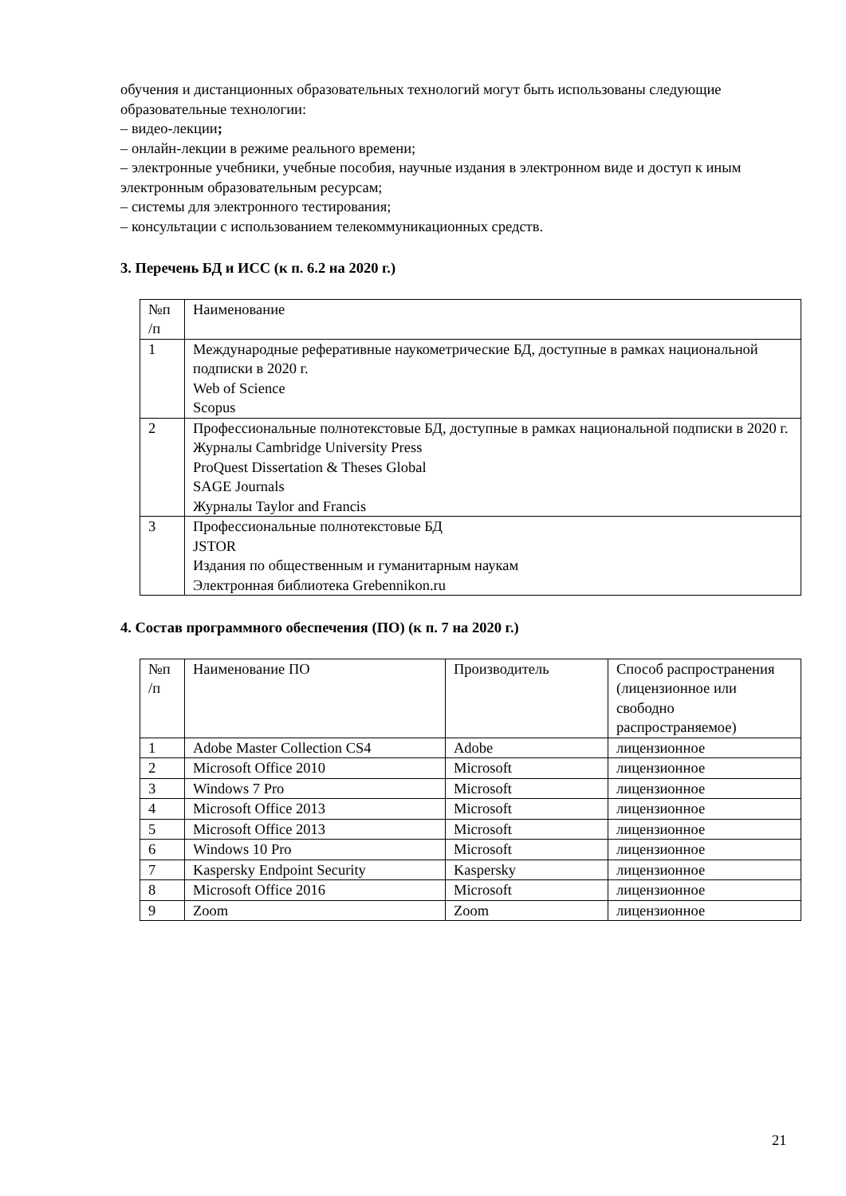обучения и дистанционных образовательных технологий могут быть использованы следующие образовательные технологии:
– видео-лекции;
– онлайн-лекции в режиме реального времени;
– электронные учебники, учебные пособия, научные издания в электронном виде и доступ к иным электронным образовательным ресурсам;
– системы для электронного тестирования;
– консультации с использованием телекоммуникационных средств.
3. Перечень БД и ИСС (к п. 6.2 на 2020 г.)
| №п /п | Наименование |
| 1 | Международные реферативные наукометрические БД, доступные в рамках национальной подписки в 2020 г. Web of Science Scopus |
| 2 | Профессиональные полнотекстовые БД, доступные в рамках национальной подписки в 2020 г. Журналы Cambridge University Press ProQuest Dissertation & Theses Global SAGE Journals Журналы Taylor and Francis |
| 3 | Профессиональные полнотекстовые БД JSTOR Издания по общественным и гуманитарным наукам Электронная библиотека Grebennikon.ru |
4. Состав программного обеспечения (ПО) (к п. 7 на 2020 г.)
| №п /п | Наименование ПО | Производитель | Способ распространения (лицензионное или свободно распространяемое) |
| 1 | Adobe Master Collection CS4 | Adobe | лицензионное |
| 2 | Microsoft Office 2010 | Microsoft | лицензионное |
| 3 | Windows 7 Pro | Microsoft | лицензионное |
| 4 | Microsoft Office 2013 | Microsoft | лицензионное |
| 5 | Microsoft Office 2013 | Microsoft | лицензионное |
| 6 | Windows 10 Pro | Microsoft | лицензионное |
| 7 | Kaspersky Endpoint Security | Kaspersky | лицензионное |
| 8 | Microsoft Office 2016 | Microsoft | лицензионное |
| 9 | Zoom | Zoom | лицензионное |
21